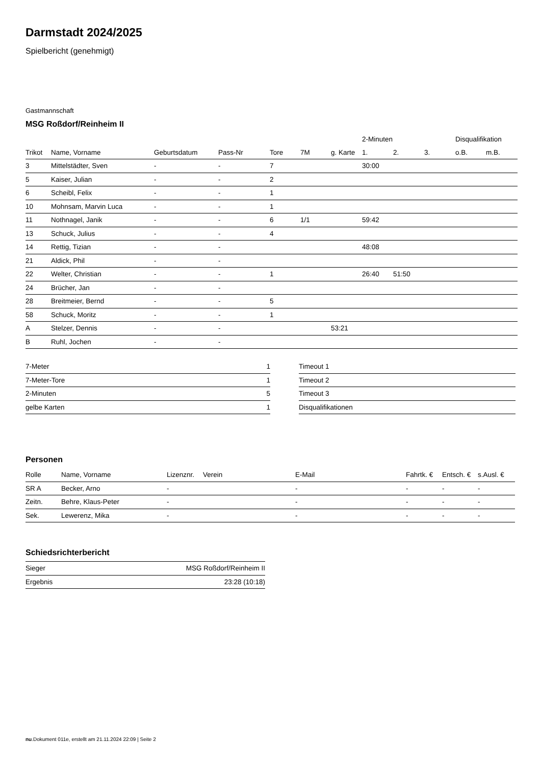Darmstadt 2024/2025
Spielbericht (genehmigt)
Gastmannschaft
MSG Roßdorf/Reinheim II
| | | | | | | | 2-Minuten | | | Disqualifikation | |
| --- | --- | --- | --- | --- | --- | --- | --- | --- | --- | --- | --- |
| Trikot | Name, Vorname | Geburtsdatum | Pass-Nr | Tore | 7M | g. Karte | 1. | 2. | 3. | o.B. | m.B. |
| 3 | Mittelstädter, Sven | - | - | 7 | | | 30:00 | | | | |
| 5 | Kaiser, Julian | - | - | 2 | | | | | | | |
| 6 | Scheibl, Felix | - | - | 1 | | | | | | | |
| 10 | Mohnsam, Marvin Luca | - | - | 1 | | | | | | | |
| 11 | Nothnagel, Janik | - | - | 6 | 1/1 | | 59:42 | | | | |
| 13 | Schuck, Julius | - | - | 4 | | | | | | | |
| 14 | Rettig, Tizian | - | - | | | | 48:08 | | | | |
| 21 | Aldick, Phil | - | - | | | | | | | | |
| 22 | Welter, Christian | - | - | 1 | | | 26:40 | 51:50 | | | |
| 24 | Brücher, Jan | - | - | | | | | | | | |
| 28 | Breitmeier, Bernd | - | - | 5 | | | | | | | |
| 58 | Schuck, Moritz | - | - | 1 | | | | | | | |
| A | Stelzer, Dennis | - | - | | | 53:21 | | | | | |
| B | Ruhl, Jochen | - | - | | | | | | | | |
| 7-Meter | 1 |
| 7-Meter-Tore | 1 |
| 2-Minuten | 5 |
| gelbe Karten | 1 |
| Timeout 1 |
| Timeout 2 |
| Timeout 3 |
| Disqualifikationen |
Personen
| Rolle | Name, Vorname | Lizenznr. | Verein | E-Mail | Fahrtk. € | Entsch. € | s.Ausl. € |
| --- | --- | --- | --- | --- | --- | --- | --- |
| SR A | Becker, Arno | - | | - | - | - | - |
| Zeitn. | Behre, Klaus-Peter | - | | - | - | - | - |
| Sek. | Lewerenz, Mika | - | | - | - | - | - |
Schiedsrichterbericht
| Sieger | MSG Roßdorf/Reinheim II |
| Ergebnis | 23:28 (10:18) |
nu.Dokument 011e, erstellt am 21.11.2024 22:09 | Seite 2